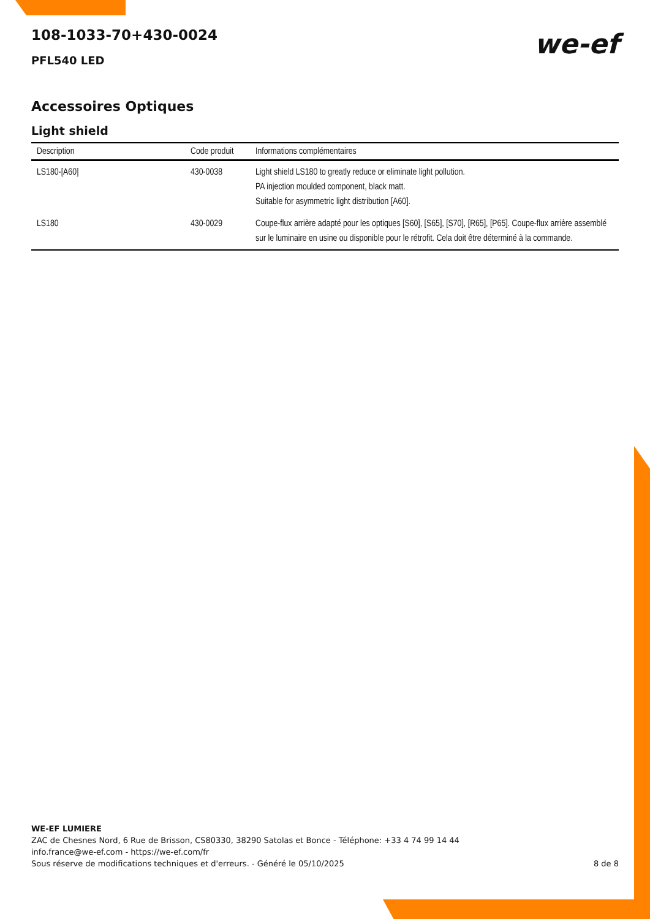we-ef
108-1033-70+430-0024
PFL540 LED
Accessoires Optiques
Light shield
| Description | Code produit | Informations complémentaires |
| --- | --- | --- |
| LS180-[A60] | 430-0038 | Light shield LS180 to greatly reduce or eliminate light pollution. PA injection moulded component, black matt. Suitable for asymmetric light distribution [A60]. |
| LS180 | 430-0029 | Coupe-flux arrière adapté pour les optiques [S60], [S65], [S70], [R65], [P65]. Coupe-flux arrière assemblé sur le luminaire en usine ou disponible pour le rétrofit. Cela doit être déterminé à la commande. |
WE-EF LUMIERE
ZAC de Chesnes Nord, 6 Rue de Brisson, CS80330, 38290 Satolas et Bonce - Téléphone: +33 4 74 99 14 44
info.france@we-ef.com - https://we-ef.com/fr
8 de 8 Sous réserve de modifications techniques et d'erreurs. - Généré le 05/10/2025